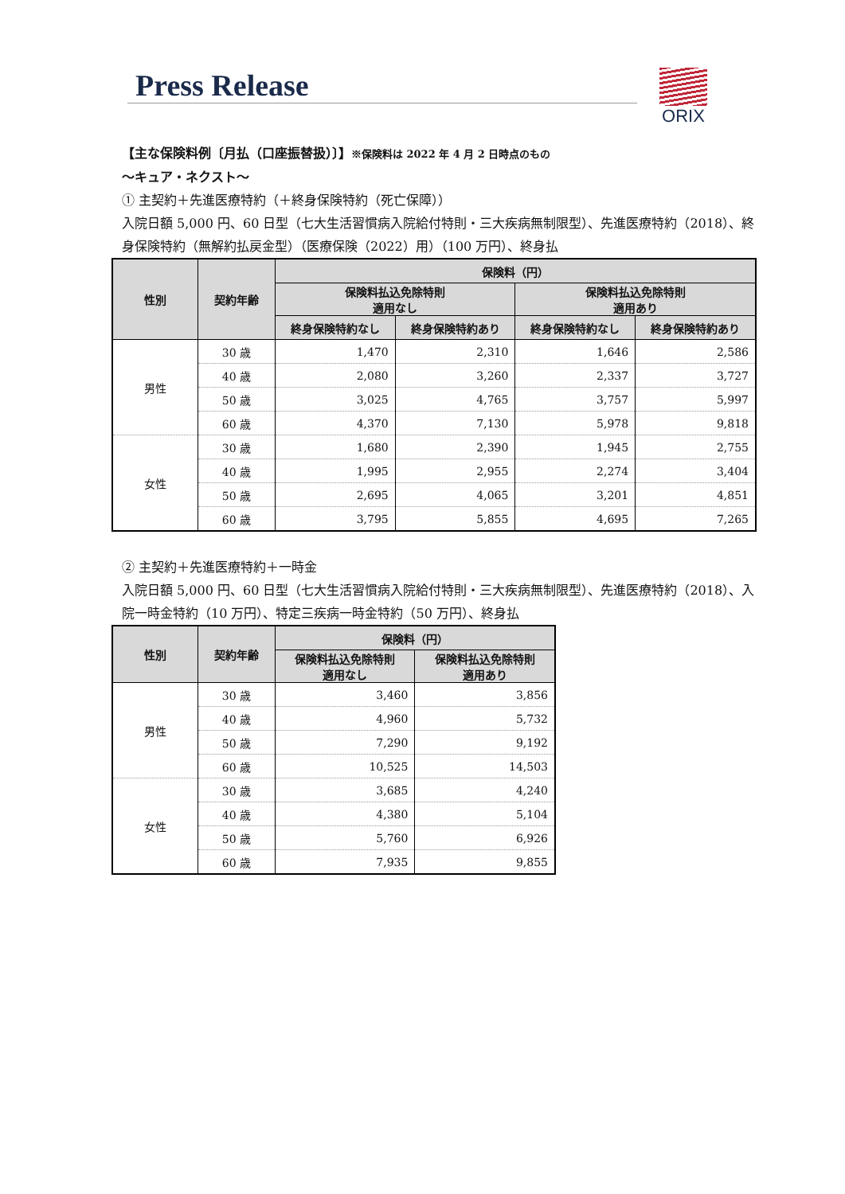Press Release ORIX
【主な保険料例〔月払（口座振替扱）〕】※保険料は 2022 年 4 月 2 日時点のもの
～キュア・ネクスト～
① 主契約＋先進医療特約（＋終身保険特約（死亡保障））
入院日額 5,000 円、60 日型（七大生活習慣病入院給付特則・三大疾病無制限型）、先進医療特約（2018）、終身保険特約（無解約払戻金型）（医療保険（2022）用）（100 万円）、終身払
| 性別 | 契約年齢 | 保険料（円） | | | |
| --- | --- | --- | --- | --- | --- |
| | | 保険料払込免除特則 適用なし | | 保険料払込免除特則 適用あり | |
| | | 終身保険特約なし | 終身保険特約あり | 終身保険特約なし | 終身保険特約あり |
| 男性 | 30 歳 | 1,470 | 2,310 | 1,646 | 2,586 |
| | 40 歳 | 2,080 | 3,260 | 2,337 | 3,727 |
| | 50 歳 | 3,025 | 4,765 | 3,757 | 5,997 |
| | 60 歳 | 4,370 | 7,130 | 5,978 | 9,818 |
| 女性 | 30 歳 | 1,680 | 2,390 | 1,945 | 2,755 |
| | 40 歳 | 1,995 | 2,955 | 2,274 | 3,404 |
| | 50 歳 | 2,695 | 4,065 | 3,201 | 4,851 |
| | 60 歳 | 3,795 | 5,855 | 4,695 | 7,265 |
② 主契約＋先進医療特約＋一時金
入院日額 5,000 円、60 日型（七大生活習慣病入院給付特則・三大疾病無制限型）、先進医療特約（2018）、入院一時金特約（10 万円）、特定三疾病一時金特約（50 万円）、終身払
| 性別 | 契約年齢 | 保険料（円） | |
| --- | --- | --- | --- |
| | | 保険料払込免除特則 適用なし | 保険料払込免除特則 適用あり |
| 男性 | 30 歳 | 3,460 | 3,856 |
| | 40 歳 | 4,960 | 5,732 |
| | 50 歳 | 7,290 | 9,192 |
| | 60 歳 | 10,525 | 14,503 |
| 女性 | 30 歳 | 3,685 | 4,240 |
| | 40 歳 | 4,380 | 5,104 |
| | 50 歳 | 5,760 | 6,926 |
| | 60 歳 | 7,935 | 9,855 |